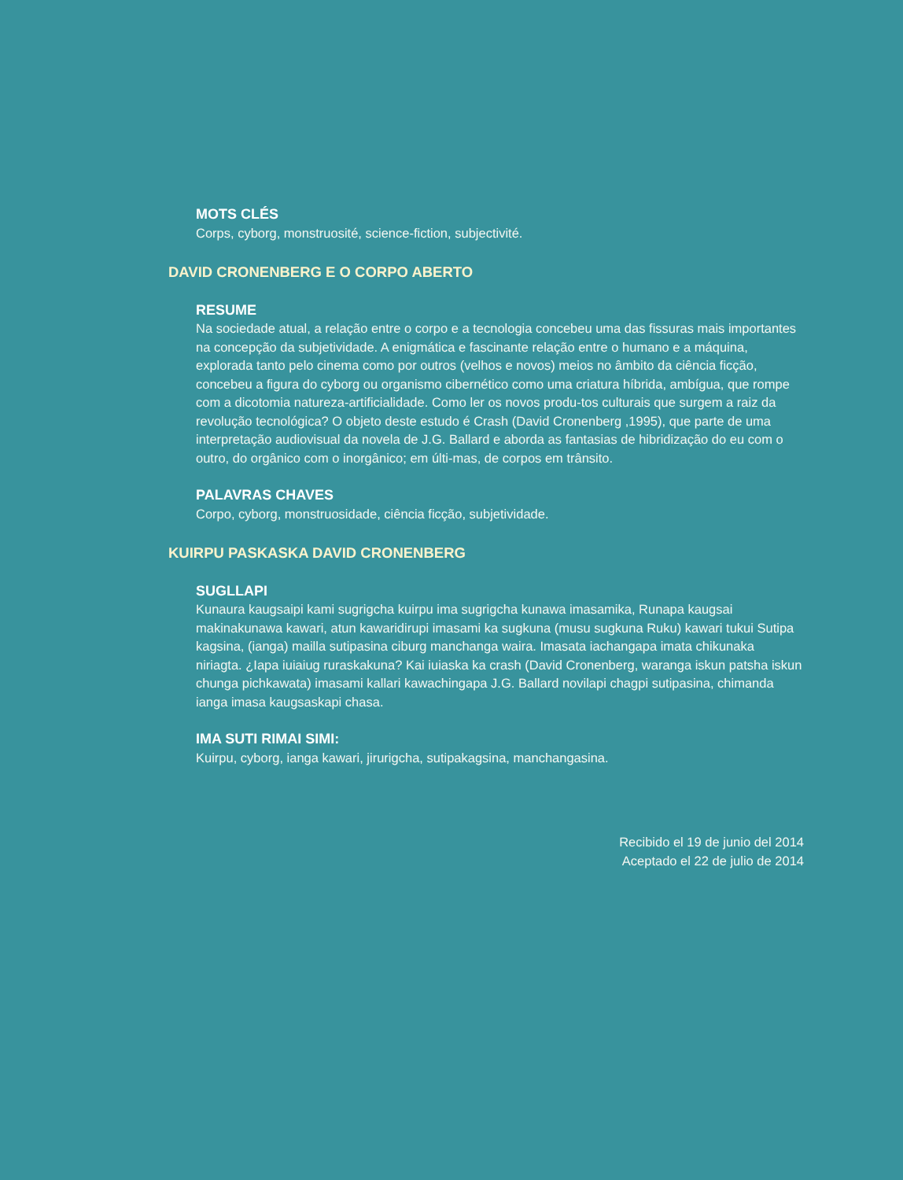MOTS CLÉS
Corps, cyborg, monstruosité, science-fiction, subjectivité.
DAVID CRONENBERG E O CORPO ABERTO
RESUME
Na sociedade atual, a relação entre o corpo e a tecnologia concebeu uma das fissuras mais importantes na concepção da subjetividade. A enigmática e fascinante relação entre o humano e a máquina, explorada tanto pelo cinema como por outros (velhos e novos) meios no âmbito da ciência ficção, concebeu a figura do cyborg ou organismo cibernético como uma criatura híbrida, ambígua, que rompe com a dicotomia natureza-artificialidade. Como ler os novos produ-tos culturais que surgem a raiz da revolução tecnológica? O objeto deste estudo é Crash (David Cronenberg ,1995), que parte de uma interpretação audiovisual da novela de J.G. Ballard e aborda as fantasias de hibridização do eu com o outro, do orgânico com o inorgânico; em últi-mas, de corpos em trânsito.
PALAVRAS CHAVES
Corpo, cyborg, monstruosidade, ciência ficção, subjetividade.
KUIRPU PASKASKA DAVID CRONENBERG
SUGLLAPI
Kunaura kaugsaipi kami sugrigcha kuirpu ima sugrigcha kunawa imasamika, Runapa kaugsai makinakunawa kawari, atun kawaridirupi imasami ka sugkuna (musu sugkuna Ruku) kawari tukui Sutipa kagsina, (ianga) mailla sutipasina ciburg manchanga waira. Imasata iachangapa imata chikunaka niriagta. ¿Iapa iuiaiug ruraskakuna? Kai iuiaska ka crash (David Cronenberg, waranga iskun patsha iskun chunga pichkawata) imasami kallari kawachingapa J.G. Ballard novilapi chagpi sutipasina, chimanda ianga imasa kaugsaskapi chasa.
IMA SUTI RIMAI SIMI:
Kuirpu, cyborg, ianga kawari, jirurigcha, sutipakagsina, manchangasina.
Recibido el 19 de junio del 2014
Aceptado el 22 de julio de 2014